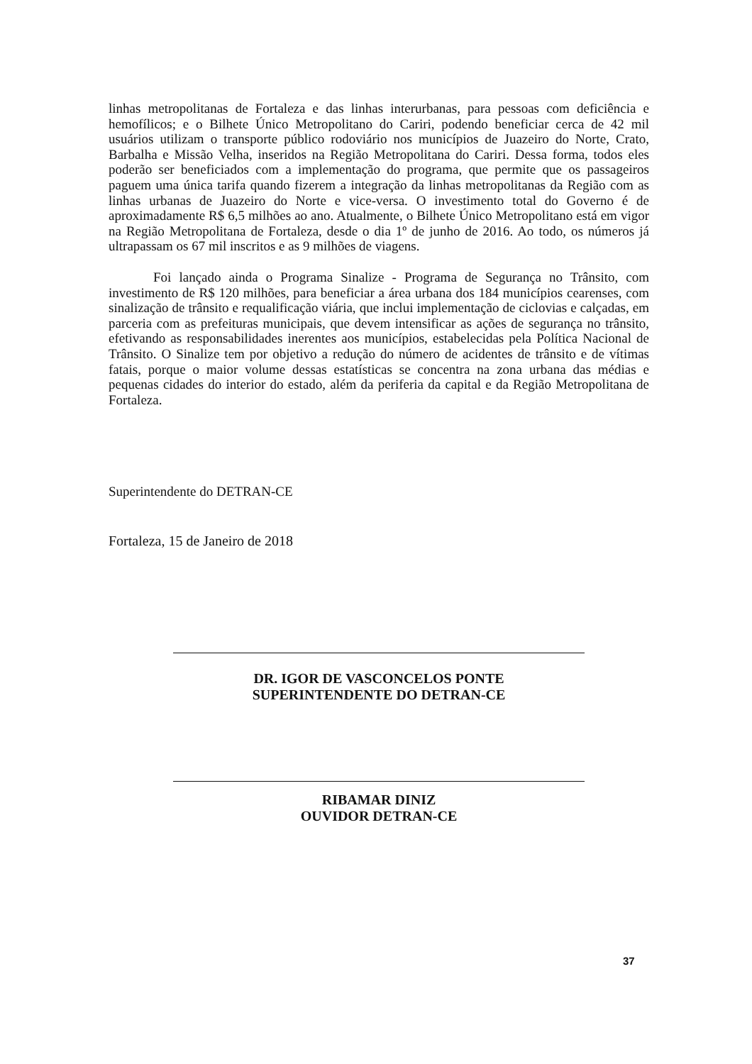linhas metropolitanas de Fortaleza e das linhas interurbanas, para pessoas com deficiência e hemofílicos; e o Bilhete Único Metropolitano do Cariri, podendo beneficiar cerca de 42 mil usuários utilizam o transporte público rodoviário nos municípios de Juazeiro do Norte, Crato, Barbalha e Missão Velha, inseridos na Região Metropolitana do Cariri. Dessa forma, todos eles poderão ser beneficiados com a implementação do programa, que permite que os passageiros paguem uma única tarifa quando fizerem a integração da linhas metropolitanas da Região com as linhas urbanas de Juazeiro do Norte e vice-versa. O investimento total do Governo é de aproximadamente R$ 6,5 milhões ao ano. Atualmente, o Bilhete Único Metropolitano está em vigor na Região Metropolitana de Fortaleza, desde o dia 1º de junho de 2016. Ao todo, os números já ultrapassam os 67 mil inscritos e as 9 milhões de viagens.
Foi lançado ainda o Programa Sinalize - Programa de Segurança no Trânsito, com investimento de R$ 120 milhões, para beneficiar a área urbana dos 184 municípios cearenses, com sinalização de trânsito e requalificação viária, que inclui implementação de ciclovias e calçadas, em parceria com as prefeituras municipais, que devem intensificar as ações de segurança no trânsito, efetivando as responsabilidades inerentes aos municípios, estabelecidas pela Política Nacional de Trânsito. O Sinalize tem por objetivo a redução do número de acidentes de trânsito e de vítimas fatais, porque o maior volume dessas estatísticas se concentra na zona urbana das médias e pequenas cidades do interior do estado, além da periferia da capital e da Região Metropolitana de Fortaleza.
Superintendente do DETRAN-CE
Fortaleza, 15 de Janeiro de 2018
DR. IGOR DE VASCONCELOS PONTE
SUPERINTENDENTE DO DETRAN-CE
RIBAMAR DINIZ
OUVIDOR DETRAN-CE
37